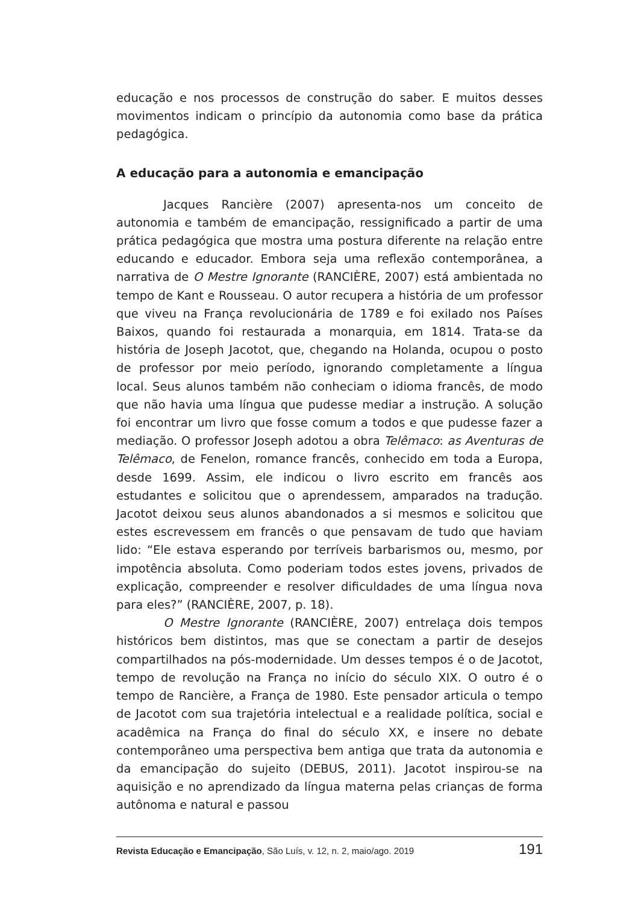educação e nos processos de construção do saber. E muitos desses movimentos indicam o princípio da autonomia como base da prática pedagógica.
A educação para a autonomia e emancipação
Jacques Rancière (2007) apresenta-nos um conceito de autonomia e também de emancipação, ressignificado a partir de uma prática pedagógica que mostra uma postura diferente na relação entre educando e educador. Embora seja uma reflexão contemporânea, a narrativa de O Mestre Ignorante (RANCIÈRE, 2007) está ambientada no tempo de Kant e Rousseau. O autor recupera a história de um professor que viveu na França revolucionária de 1789 e foi exilado nos Países Baixos, quando foi restaurada a monarquia, em 1814. Trata-se da história de Joseph Jacotot, que, chegando na Holanda, ocupou o posto de professor por meio período, ignorando completamente a língua local. Seus alunos também não conheciam o idioma francês, de modo que não havia uma língua que pudesse mediar a instrução. A solução foi encontrar um livro que fosse comum a todos e que pudesse fazer a mediação. O professor Joseph adotou a obra Telêmaco: as Aventuras de Telêmaco, de Fenelon, romance francês, conhecido em toda a Europa, desde 1699. Assim, ele indicou o livro escrito em francês aos estudantes e solicitou que o aprendessem, amparados na tradução. Jacotot deixou seus alunos abandonados a si mesmos e solicitou que estes escrevessem em francês o que pensavam de tudo que haviam lido: “Ele estava esperando por terríveis barbarismos ou, mesmo, por impotência absoluta. Como poderiam todos estes jovens, privados de explicação, compreender e resolver dificuldades de uma língua nova para eles?” (RANCIÈRE, 2007, p. 18).
O Mestre Ignorante (RANCIÈRE, 2007) entrelaça dois tempos históricos bem distintos, mas que se conectam a partir de desejos compartilhados na pós-modernidade. Um desses tempos é o de Jacotot, tempo de revolução na França no início do século XIX. O outro é o tempo de Rancière, a França de 1980. Este pensador articula o tempo de Jacotot com sua trajetória intelectual e a realidade política, social e acadêmica na França do final do século XX, e insere no debate contemporâneo uma perspectiva bem antiga que trata da autonomia e da emancipação do sujeito (DEBUS, 2011). Jacotot inspirou-se na aquisição e no aprendizado da língua materna pelas crianças de forma autônoma e natural e passou
Revista Educação e Emancipação, São Luís, v. 12, n. 2, maio/ago. 2019 191